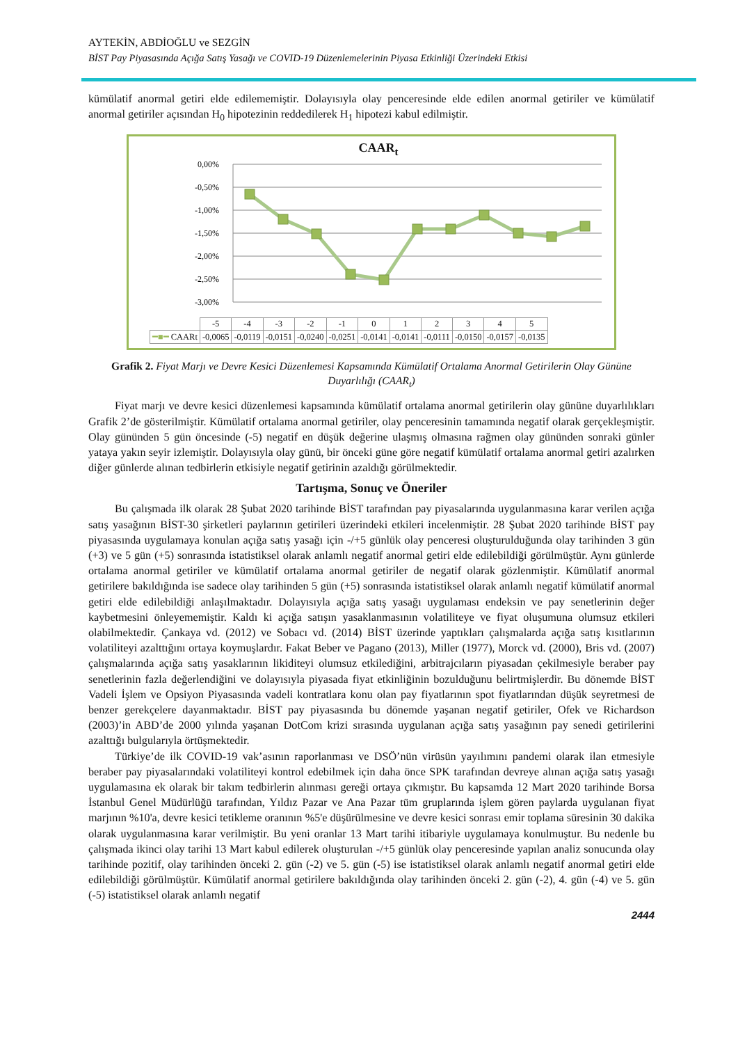AYTEKİN, ABDİOĞLU ve SEZGİN
BİST Pay Piyasasında Açığa Satış Yasağı ve COVID-19 Düzenlemelerinin Piyasa Etkinliği Üzerindeki Etkisi
kümülatif anormal getiri elde edilememiştir. Dolayısıyla olay penceresinde elde edilen anormal getiriler ve kümülatif anormal getiriler açısından H<sub>0</sub> hipotezinin reddedilerek H<sub>1</sub> hipotezi kabul edilmiştir.
CAAR<sub>t</sub>
0,00%
-0,50%
-1,00%
-1,50%
-2,00%
-2,50%
-3,00%
| | -5 | -4 | -3 | -2 | -1 | 0 | 1 | 2 | 3 | 4 | 5 |
| ━■━ CAARt | -0,0065 | -0,0119 | -0,0151 | -0,0240 | -0,0251 | -0,0141 | -0,0141 | -0,0111 | -0,0150 | -0,0157 | -0,0135 |
Grafik 2. Fiyat Marjı ve Devre Kesici Düzenlemesi Kapsamında Kümülatif Ortalama Anormal Getirilerin Olay Gününe Duyarlılığı (CAAR<sub>t</sub>)
Fiyat marjı ve devre kesici düzenlemesi kapsamında kümülatif ortalama anormal getirilerin olay gününe duyarlılıkları Grafik 2’de gösterilmiştir. Kümülatif ortalama anormal getiriler, olay penceresinin tamamında negatif olarak gerçekleşmiştir. Olay gününden 5 gün öncesinde (-5) negatif en düşük değerine ulaşmış olmasına rağmen olay gününden sonraki günler yataya yakın seyir izlemiştir. Dolayısıyla olay günü, bir önceki güne göre negatif kümülatif ortalama anormal getiri azalırken diğer günlerde alınan tedbirlerin etkisiyle negatif getirinin azaldığı görülmektedir.
Tartışma, Sonuç ve Öneriler
Bu çalışmada ilk olarak 28 Şubat 2020 tarihinde BİST tarafından pay piyasalarında uygulanmasına karar verilen açığa satış yasağının BİST-30 şirketleri paylarının getirileri üzerindeki etkileri incelenmiştir. 28 Şubat 2020 tarihinde BİST pay piyasasında uygulamaya konulan açığa satış yasağı için -/+5 günlük olay penceresi oluşturulduğunda olay tarihinden 3 gün (+3) ve 5 gün (+5) sonrasında istatistiksel olarak anlamlı negatif anormal getiri elde edilebildiği görülmüştür. Aynı günlerde ortalama anormal getiriler ve kümülatif ortalama anormal getiriler de negatif olarak gözlenmiştir. Kümülatif anormal getirilere bakıldığında ise sadece olay tarihinden 5 gün (+5) sonrasında istatistiksel olarak anlamlı negatif kümülatif anormal getiri elde edilebildiği anlaşılmaktadır. Dolayısıyla açığa satış yasağı uygulaması endeksin ve pay senetlerinin değer kaybetmesini önleyememiştir. Kaldı ki açığa satışın yasaklanmasının volatiliteye ve fiyat oluşumuna olumsuz etkileri olabilmektedir. Çankaya vd. (2012) ve Sobacı vd. (2014) BİST üzerinde yaptıkları çalışmalarda açığa satış kısıtlarının volatiliteyi azalttığını ortaya koymuşlardır. Fakat Beber ve Pagano (2013), Miller (1977), Morck vd. (2000), Bris vd. (2007) çalışmalarında açığa satış yasaklarının likiditeyi olumsuz etkilediğini, arbitrajcıların piyasadan çekilmesiyle beraber pay senetlerinin fazla değerlendiğini ve dolayısıyla piyasada fiyat etkinliğinin bozulduğunu belirtmişlerdir. Bu dönemde BİST Vadeli İşlem ve Opsiyon Piyasasında vadeli kontratlara konu olan pay fiyatlarının spot fiyatlarından düşük seyretmesi de benzer gerekçelere dayanmaktadır. BİST pay piyasasında bu dönemde yaşanan negatif getiriler, Ofek ve Richardson (2003)’in ABD’de 2000 yılında yaşanan DotCom krizi sırasında uygulanan açığa satış yasağının pay senedi getirilerini azalttığı bulgularıyla örtüşmektedir.
Türkiye’de ilk COVID-19 vak’asının raporlanması ve DSÖ’nün virüsün yayılımını pandemi olarak ilan etmesiyle beraber pay piyasalarındaki volatiliteyi kontrol edebilmek için daha önce SPK tarafından devreye alınan açığa satış yasağı uygulamasına ek olarak bir takım tedbirlerin alınması gereği ortaya çıkmıştır. Bu kapsamda 12 Mart 2020 tarihinde Borsa İstanbul Genel Müdürlüğü tarafından, Yıldız Pazar ve Ana Pazar tüm gruplarında işlem gören paylarda uygulanan fiyat marjının %10'a, devre kesici tetikleme oranının %5'e düşürülmesine ve devre kesici sonrası emir toplama süresinin 30 dakika olarak uygulanmasına karar verilmiştir. Bu yeni oranlar 13 Mart tarihi itibariyle uygulamaya konulmuştur. Bu nedenle bu çalışmada ikinci olay tarihi 13 Mart kabul edilerek oluşturulan -/+5 günlük olay penceresinde yapılan analiz sonucunda olay tarihinde pozitif, olay tarihinden önceki 2. gün (-2) ve 5. gün (-5) ise istatistiksel olarak anlamlı negatif anormal getiri elde edilebildiği görülmüştür. Kümülatif anormal getirilere bakıldığında olay tarihinden önceki 2. gün (-2), 4. gün (-4) ve 5. gün (-5) istatistiksel olarak anlamlı negatif
2444